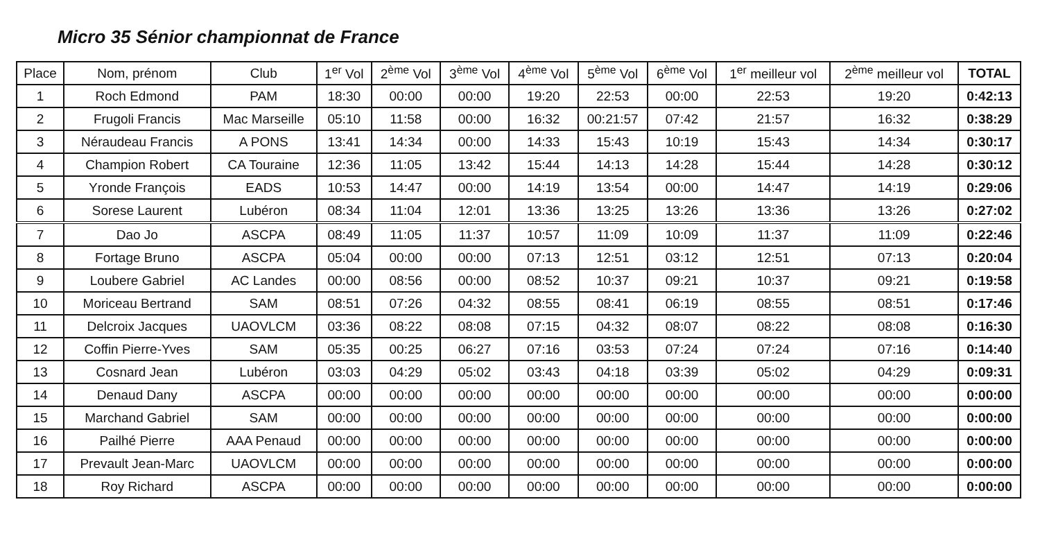Micro 35 Sénior championnat de France
| Place | Nom, prénom | Club | 1<sup>er</sup> Vol | 2<sup>ème</sup> Vol | 3<sup>ème</sup> Vol | 4<sup>ème</sup> Vol | 5<sup>ème</sup> Vol | 6<sup>ème</sup> Vol | 1<sup>er</sup> meilleur vol | 2<sup>ème</sup> meilleur vol | TOTAL |
| --- | --- | --- | --- | --- | --- | --- | --- | --- | --- | --- | --- |
| 1 | Roch Edmond | PAM | 18:30 | 00:00 | 00:00 | 19:20 | 22:53 | 00:00 | 22:53 | 19:20 | 0:42:13 |
| 2 | Frugoli Francis | Mac Marseille | 05:10 | 11:58 | 00:00 | 16:32 | 00:21:57 | 07:42 | 21:57 | 16:32 | 0:38:29 |
| 3 | Néraudeau Francis | A PONS | 13:41 | 14:34 | 00:00 | 14:33 | 15:43 | 10:19 | 15:43 | 14:34 | 0:30:17 |
| 4 | Champion Robert | CA Touraine | 12:36 | 11:05 | 13:42 | 15:44 | 14:13 | 14:28 | 15:44 | 14:28 | 0:30:12 |
| 5 | Yronde François | EADS | 10:53 | 14:47 | 00:00 | 14:19 | 13:54 | 00:00 | 14:47 | 14:19 | 0:29:06 |
| 6 | Sorese Laurent | Lubéron | 08:34 | 11:04 | 12:01 | 13:36 | 13:25 | 13:26 | 13:36 | 13:26 | 0:27:02 |
| 7 | Dao Jo | ASCPA | 08:49 | 11:05 | 11:37 | 10:57 | 11:09 | 10:09 | 11:37 | 11:09 | 0:22:46 |
| 8 | Fortage Bruno | ASCPA | 05:04 | 00:00 | 00:00 | 07:13 | 12:51 | 03:12 | 12:51 | 07:13 | 0:20:04 |
| 9 | Loubere Gabriel | AC Landes | 00:00 | 08:56 | 00:00 | 08:52 | 10:37 | 09:21 | 10:37 | 09:21 | 0:19:58 |
| 10 | Moriceau Bertrand | SAM | 08:51 | 07:26 | 04:32 | 08:55 | 08:41 | 06:19 | 08:55 | 08:51 | 0:17:46 |
| 11 | Delcroix Jacques | UAOVLCM | 03:36 | 08:22 | 08:08 | 07:15 | 04:32 | 08:07 | 08:22 | 08:08 | 0:16:30 |
| 12 | Coffin Pierre-Yves | SAM | 05:35 | 00:25 | 06:27 | 07:16 | 03:53 | 07:24 | 07:24 | 07:16 | 0:14:40 |
| 13 | Cosnard Jean | Lubéron | 03:03 | 04:29 | 05:02 | 03:43 | 04:18 | 03:39 | 05:02 | 04:29 | 0:09:31 |
| 14 | Denaud Dany | ASCPA | 00:00 | 00:00 | 00:00 | 00:00 | 00:00 | 00:00 | 00:00 | 00:00 | 0:00:00 |
| 15 | Marchand Gabriel | SAM | 00:00 | 00:00 | 00:00 | 00:00 | 00:00 | 00:00 | 00:00 | 00:00 | 0:00:00 |
| 16 | Pailhé Pierre | AAA Penaud | 00:00 | 00:00 | 00:00 | 00:00 | 00:00 | 00:00 | 00:00 | 00:00 | 0:00:00 |
| 17 | Prevault Jean-Marc | UAOVLCM | 00:00 | 00:00 | 00:00 | 00:00 | 00:00 | 00:00 | 00:00 | 00:00 | 0:00:00 |
| 18 | Roy Richard | ASCPA | 00:00 | 00:00 | 00:00 | 00:00 | 00:00 | 00:00 | 00:00 | 00:00 | 0:00:00 |